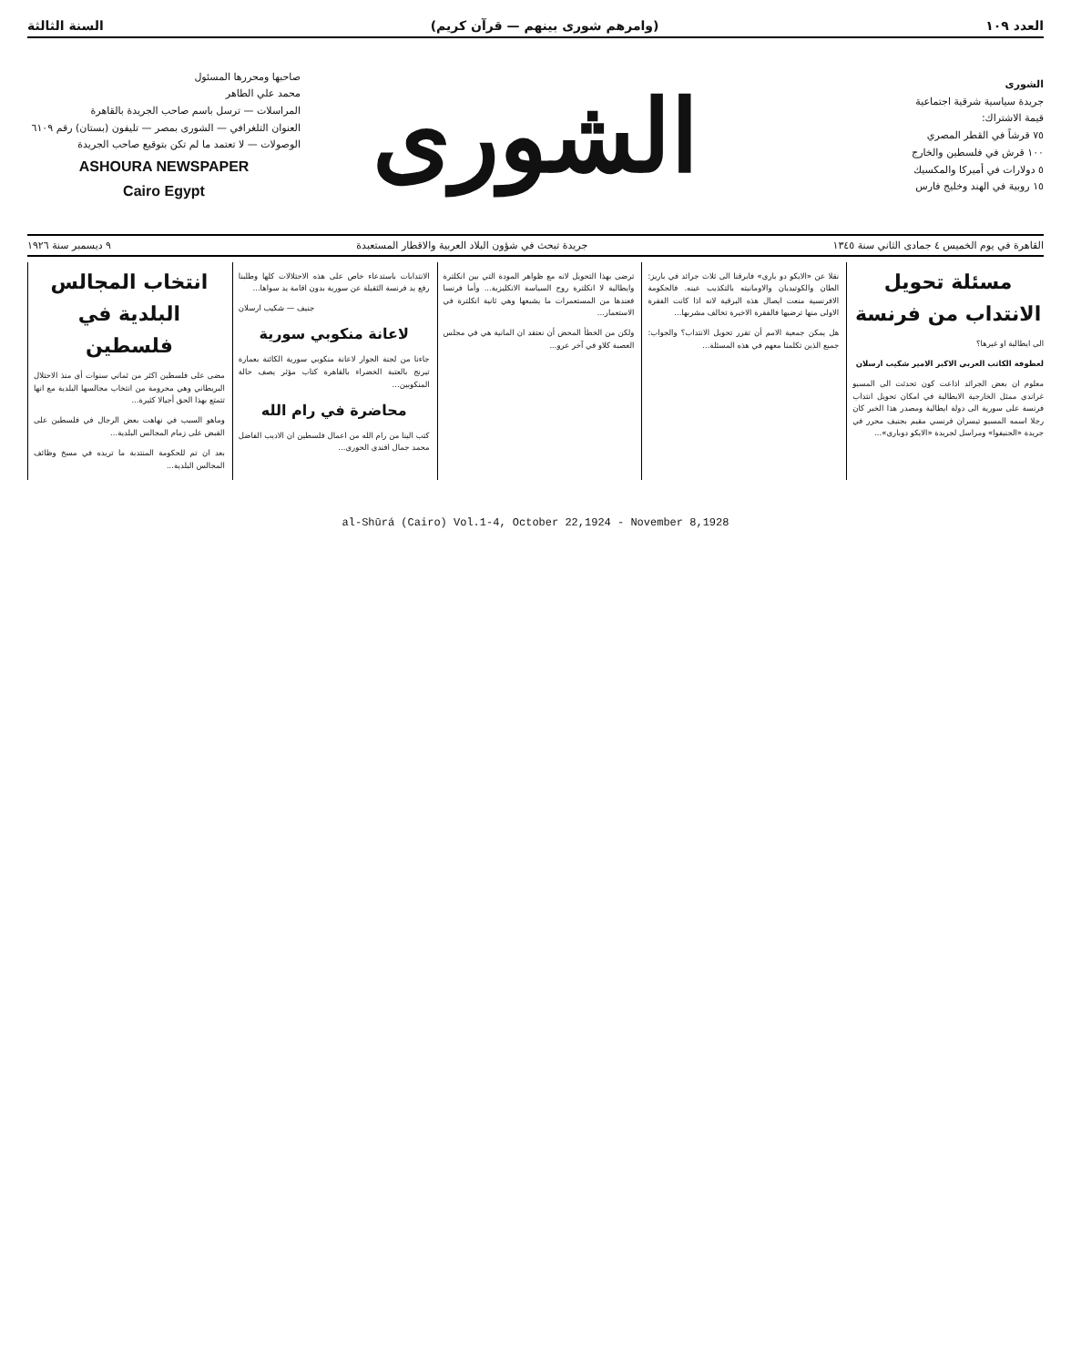العدد ١٠٩ (وامرهم شورى بينهم — قرآن كريم) السنة الثالثة
الشورى
جريدة سياسية شرقية اجتماعية
قيمة الاشتراك:
٧٥ قرشاً في القطر المصري
١٠٠ قرش في فلسطين والخارج
٥ دولارات في أميركا والمكسيك
١٥ روبية في الهند وخليج فارس
الشورى
صاحبها ومحررها المسئول
محمد علي الطاهر
المراسلات — ترسل باسم صاحب الجريدة بالقاهرة
العنوان التلغرافي — الشورى بمصر — تليفون (بستان) رقم ٦١٠٩
الوصولات — لا تعتمد ما لم تكن بتوقيع صاحب الجريدة
ASHOURA NEWSPAPER
Cairo Egypt
القاهرة في يوم الخميس ٤ جمادى الثاني سنة ١٣٤٥ جريدة تبحث في شؤون البلاد العربية والاقطار المستعبدة ٩ ديسمبر سنة ١٩٢٦
مسئلة تحويل الانتداب من فرنسة
الى ايطالية او غيرها؟
لعطوفة الكاتب العربي الاكبر الامير شكيب ارسلان
معلوم ان بعض الجرائد اذاعت كون تحدثت الى المسيو غراندي ممثل الخارجية الايطالية في امكان تحويل انتداب فرنسة على سورية الى دولة ايطالية ومصدر هذا الخبر كان رجلا اسمه المسيو تيسران فرنسي مقيم بجنيف محرر في جريدة «الجنيفوا» ومراسل لجريدة «الايكو دوباري»...
نقلا عن «الايكو دو باري» فابرقنا الى ثلاث جرائد في باريز: الطان والكوتيديان والاومانيته بالتكذيب عينه. فالحكومة الافرنسية منعت ايصال هذه البرقية لانه اذا كانت الفقرة الاولى منها ترضيها فالفقرة الاخيرة تخالف مشربها...
هل يمكن جمعية الامم أن تقرر تحويل الانتداب؟ والجواب: جميع الذين تكلمنا معهم في هذه المسئلة...
ترضى بهذا التحويل لانه مع ظواهر المودة التي بين انكلترة وايطالية لا انكلترة روح السياسة الانكليزية... وأما فرنسا فعندها من المستعمرات ما يشبعها وهي ثانية انكلترة في الاستعمار...
ولكن من الخطأ المحض أن نعتقد ان المانية هي في مجلس العصبة كلاو في آخر عرو...
الانتدابات باستدعاء خاص على هذه الاحتلالات كلها وطلبنا رفع يد فرنسة الثقيلة عن سورية بدون اقامة يد سواها...
جنيف — شكيب ارسلان
لاعانة منكوبي سورية
جاءنا من لجنة الجوار لاعانة منكوبي سورية الكائنة بعمارة تيرنج بالعتبة الخضراء بالقاهرة كتاب مؤثر يصف حالة المنكوبين...
محاضرة في رام الله
كتب الينا من رام الله من اعمال فلسطين ان الاديب الفاضل محمد جمال افندي الحوري...
انتخاب المجالس البلدية في فلسطين
مضى على فلسطين اكثر من ثماني سنوات أي منذ الاحتلال البريطاني وهي محرومة من انتخاب مجالسها البلدية مع انها تتمتع بهذا الحق أجيالا كثيرة...
وماهو السبب في نهاهت بعض الرجال في فلسطين على القبض على زمام المجالس البلدية...
بعد ان تم للحكومة المنتدبة ما تريده في مسخ وظائف المجالس البلدية...
al-Shūrá (Cairo) Vol.1-4, October 22,1924 - November 8,1928